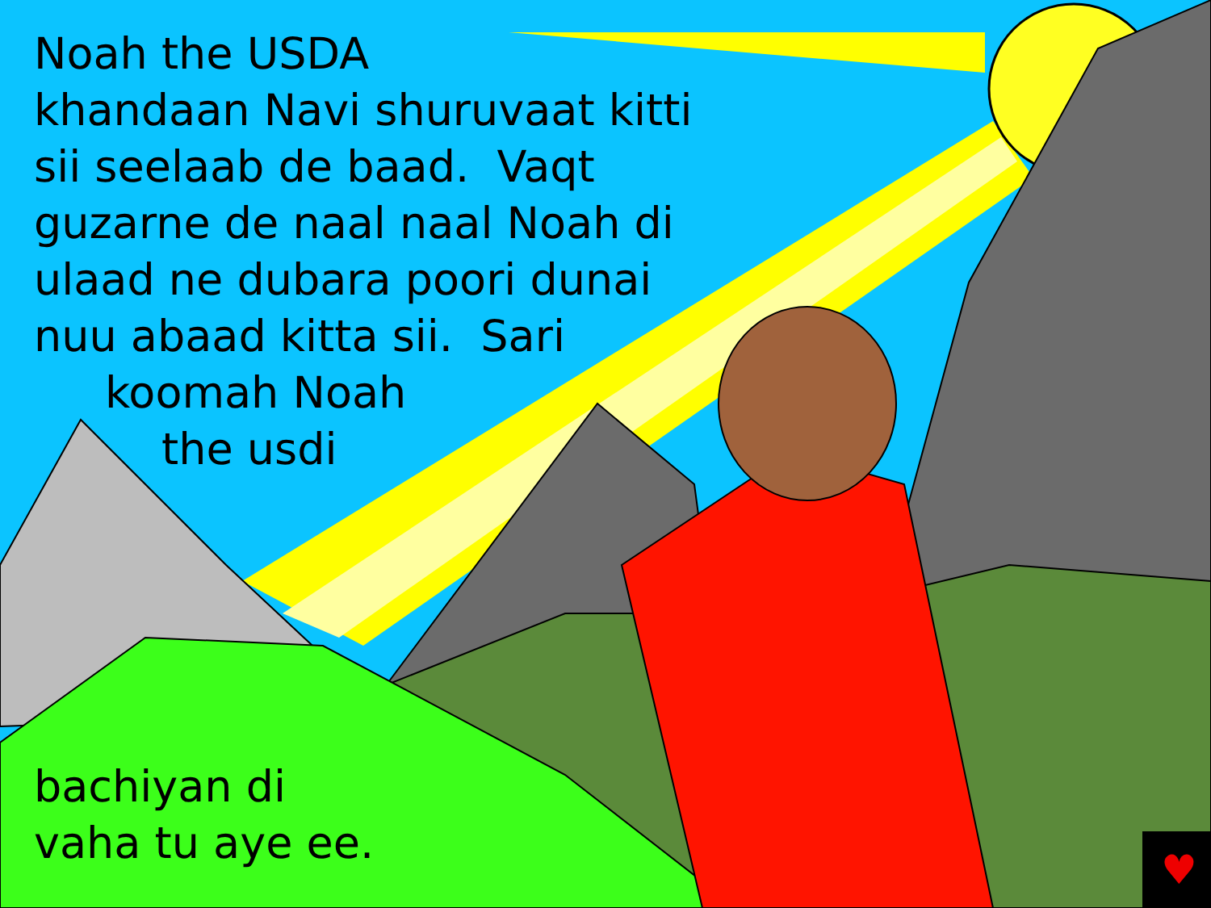♥
Noah the USDA
khandaan Navi shuruvaat kitti
sii seelaab de baad. Vaqt
guzarne de naal naal Noah di
ulaad ne dubara poori dunai
nuu abaad kitta sii. Sari
koomah Noah
the usdi
bachiyan di
vaha tu aye ee.